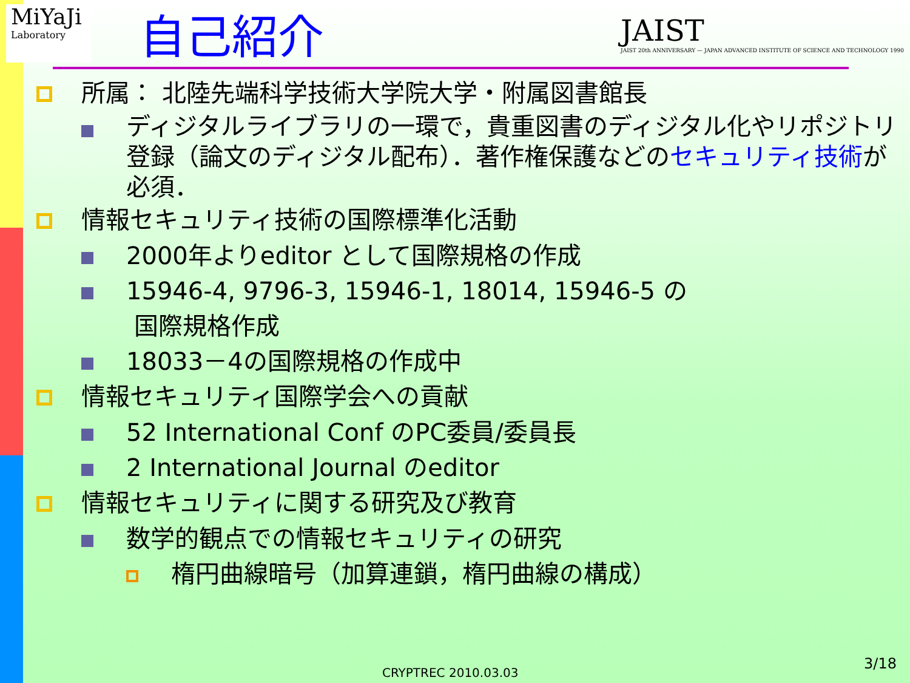MiYaJi
Laboratory
自己紹介
JAIST
JAIST 20th ANNIVERSARY — JAPAN ADVANCED INSTITUTE OF SCIENCE AND TECHNOLOGY 1990
所属： 北陸先端科学技術大学院大学・附属図書館長
ディジタルライブラリの一環で，貴重図書のディジタル化やリポジトリ登録（論文のディジタル配布）．著作権保護などのセキュリティ技術が必須．
情報セキュリティ技術の国際標準化活動
2000年よりeditor として国際規格の作成
15946-4, 9796-3, 15946-1, 18014, 15946-5 の
国際規格作成
18033－4の国際規格の作成中
情報セキュリティ国際学会への貢献
52 International Conf のPC委員/委員長
2 International Journal のeditor
情報セキュリティに関する研究及び教育
数学的観点での情報セキュリティの研究
楕円曲線暗号（加算連鎖，楕円曲線の構成）
CRYPTREC 2010.03.03
3/18